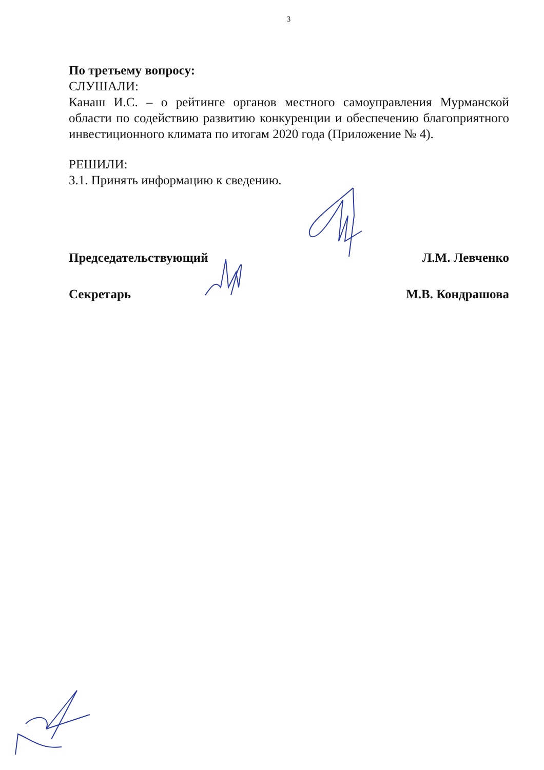3
По третьему вопросу:
СЛУШАЛИ:
Канаш И.С. – о рейтинге органов местного самоуправления Мурманской области по содействию развитию конкуренции и обеспечению благоприятного инвестиционного климата по итогам 2020 года (Приложение № 4).
РЕШИЛИ:
3.1. Принять информацию к сведению.
Председательствующий Л.М. Левченко
Секретарь М.В. Кондрашова